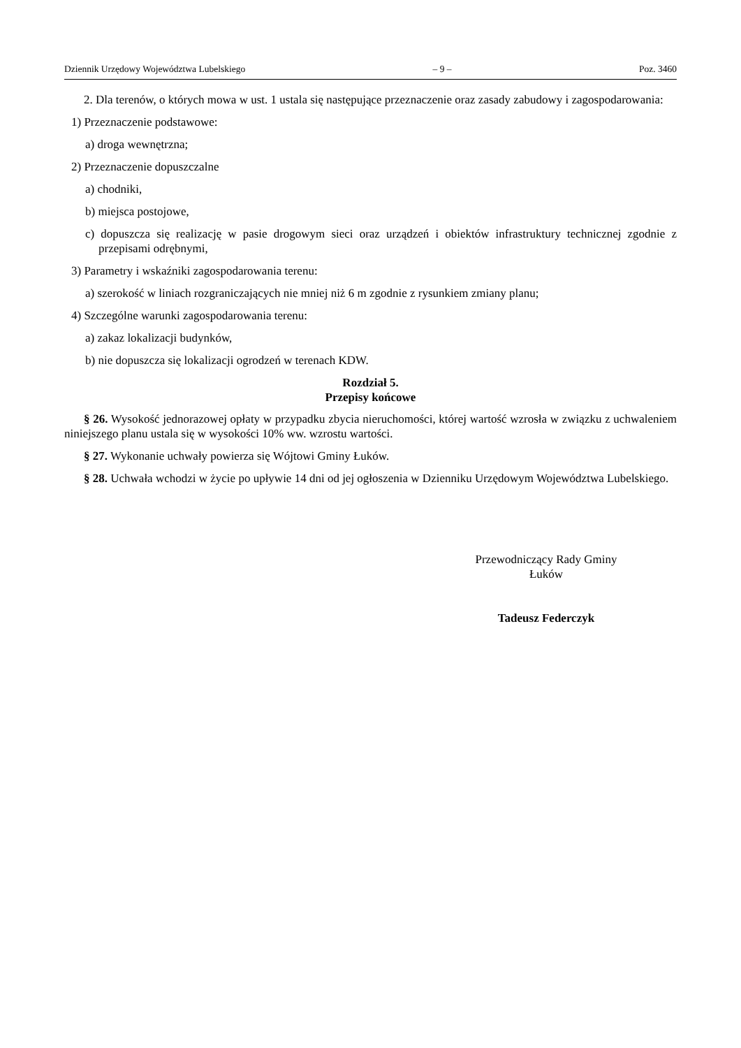Dziennik Urzędowy Województwa Lubelskiego – 9 – Poz. 3460
2. Dla terenów, o których mowa w ust. 1 ustala się następujące przeznaczenie oraz zasady zabudowy i zagospodarowania:
1) Przeznaczenie podstawowe:
a) droga wewnętrzna;
2) Przeznaczenie dopuszczalne
a) chodniki,
b) miejsca postojowe,
c) dopuszcza się realizację w pasie drogowym sieci oraz urządzeń i obiektów infrastruktury technicznej zgodnie z przepisami odrębnymi,
3) Parametry i wskaźniki zagospodarowania terenu:
a) szerokość w liniach rozgraniczających nie mniej niż 6 m zgodnie z rysunkiem zmiany planu;
4) Szczególne warunki zagospodarowania terenu:
a) zakaz lokalizacji budynków,
b) nie dopuszcza się lokalizacji ogrodzeń w terenach KDW.
Rozdział 5.
Przepisy końcowe
§ 26. Wysokość jednorazowej opłaty w przypadku zbycia nieruchomości, której wartość wzrosła w związku z uchwaleniem niniejszego planu ustala się w wysokości 10% ww. wzrostu wartości.
§ 27. Wykonanie uchwały powierza się Wójtowi Gminy Łuków.
§ 28. Uchwała wchodzi w życie po upływie 14 dni od jej ogłoszenia w Dzienniku Urzędowym Województwa Lubelskiego.
Przewodniczący Rady Gminy
Łuków
Tadeusz Federczyk